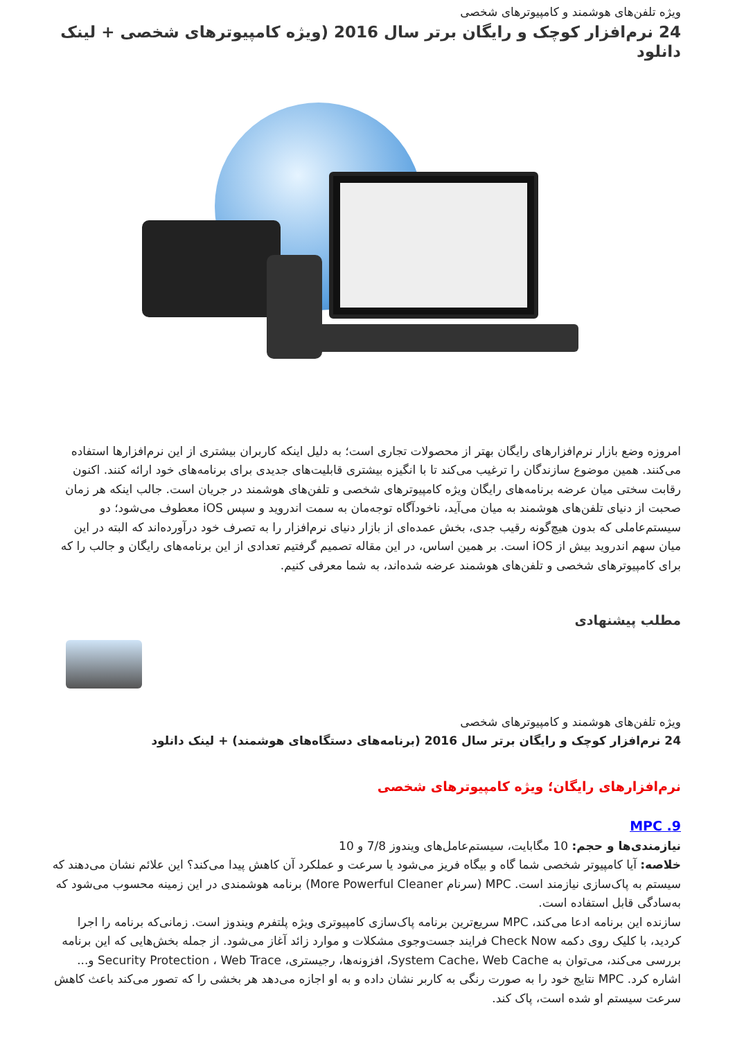ویژه تلفن‌های هوشمند و کامپیوترهای شخصی
24 نرم‌افزار کوچک و رایگان برتر سال 2016 (ویژه کامپیوترهای شخصی + لینک دانلود
امروزه وضع بازار نرم‌افزارهای رایگان بهتر از محصولات تجاری است؛ به دلیل اینکه کاربران بیشتری از این نرم‌افزارها استفاده می‌کنند. همین موضوع سازندگان را ترغیب می‌کند تا با انگیزه بیشتری قابلیت‌های جدیدی برای برنامه‌های خود ارائه کنند. اکنون رقابت سختی میان عرضه برنامه‌های رایگان ویژه کامپیوترهای شخصی و تلفن‌های هوشمند در جریان است. جالب اینکه هر زمان صحبت از دنیای تلفن‌های هوشمند به میان می‌آید، ناخودآگاه توجه‌مان به سمت اندروید و سپس iOS معطوف می‌شود؛ دو سیستم‌عاملی که بدون هیچ‌گونه رقیب جدی، بخش عمده‌ای از بازار دنیای نرم‌افزار را به تصرف خود درآورده‌اند که البته در این میان سهم اندروید بیش از iOS است. بر همین اساس، در این مقاله تصمیم گرفتیم تعدادی از این برنامه‌های رایگان و جالب را که برای کامپیوترهای شخصی و تلفن‌های هوشمند عرضه شده‌اند، به شما معرفی کنیم.
مطلب پیشنهادی
ویژه تلفن‌های هوشمند و کامپیوترهای شخصی
24 نرم‌افزار کوچک و رایگان برتر سال 2016 (برنامه‌های دستگاه‌های هوشمند) + لینک دانلود
نرم‌افزارهای رایگان؛ ویژه کامپیوترهای شخصی
9. MPC
نیازمندی‌ها و حجم: 10 مگابایت، سیستم‌عامل‌های ویندوز 7/8 و 10
خلاصه: آیا کامپیوتر شخصی شما گاه و بیگاه فریز می‌شود یا سرعت و عملکرد آن کاهش پیدا می‌کند؟ این علائم نشان می‌دهند که سیستم به پاک‌سازی نیازمند است. MPC (سرنام More Powerful Cleaner) برنامه هوشمندی در این زمینه محسوب می‌شود که به‌سادگی قابل استفاده است.
سازنده این برنامه ادعا می‌کند، MPC سریع‌ترین برنامه پاک‌سازی کامپیوتری ویژه پلتفرم ویندوز است. زمانی‌که برنامه را اجرا کردید، با کلیک روی دکمه Check Now فرایند جست‌وجوی مشکلات و موارد زائد آغاز می‌شود. از جمله بخش‌هایی که این برنامه بررسی می‌کند، می‌توان به System Cache، Web Cache، افزونه‌ها، رجیستری، Security Protection ، Web Trace و... اشاره کرد. MPC نتایج خود را به صورت رنگی به کاربر نشان داده و به او اجازه می‌دهد هر بخشی را که تصور می‌کند باعث کاهش سرعت سیستم او شده است، پاک کند.